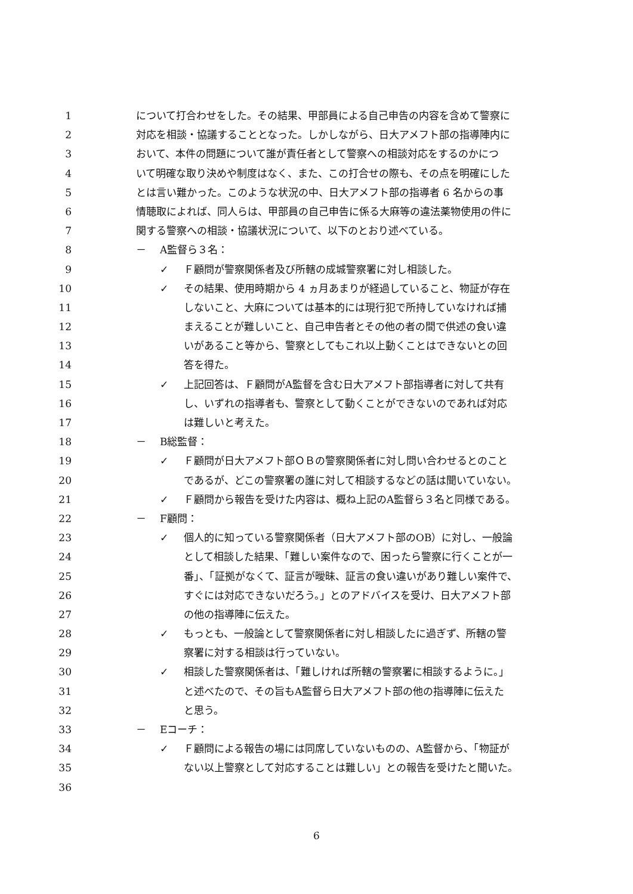1 について打合わせをした。その結果、甲部員による自己申告の内容を含めて警察に
2 対応を相談・協議することとなった。しかしながら、日大アメフト部の指導陣内に
3 おいて、本件の問題について誰が責任者として警察への相談対応をするのかにつ
4 いて明確な取り決めや制度はなく、また、この打合せの際も、その点を明確にした
5 とは言い難かった。このような状況の中、日大アメフト部の指導者 6 名からの事
6 情聴取によれば、同人らは、甲部員の自己申告に係る大麻等の違法薬物使用の件に
7 関する警察への相談・協議状況について、以下のとおり述べている。
8 － A監督ら３名：
9 ✓ Ｆ顧問が警察関係者及び所轄の成城警察署に対し相談した。
10 ✓ その結果、使用時期から 4 ヵ月あまりが経過していること、物証が存在
11 しないこと、大麻については基本的には現行犯で所持していなければ捕
12 まえることが難しいこと、自己申告者とその他の者の間で供述の食い違
13 いがあること等から、警察としてもこれ以上動くことはできないとの回
14 答を得た。
15 ✓ 上記回答は、Ｆ顧問がA監督を含む日大アメフト部指導者に対して共有
16 し、いずれの指導者も、警察として動くことができないのであれば対応
17 は難しいと考えた。
18 － B総監督：
19 ✓ Ｆ顧問が日大アメフト部ＯＢの警察関係者に対し問い合わせるとのこと
20 であるが、どこの警察署の誰に対して相談するなどの話は聞いていない。
21 ✓ Ｆ顧問から報告を受けた内容は、概ね上記のA監督ら３名と同様である。
22 － F顧問：
23 ✓ 個人的に知っている警察関係者（日大アメフト部のOB）に対し、一般論
24 として相談した結果、「難しい案件なので、困ったら警察に行くことが一
25 番」、「証拠がなくて、証言が曖昧、証言の食い違いがあり難しい案件で、
26 すぐには対応できないだろう。」とのアドバイスを受け、日大アメフト部
27 の他の指導陣に伝えた。
28 ✓ もっとも、一般論として警察関係者に対し相談したに過ぎず、所轄の警
29 察署に対する相談は行っていない。
30 ✓ 相談した警察関係者は、「難しければ所轄の警察署に相談するように。」
31 と述べたので、その旨もA監督ら日大アメフト部の他の指導陣に伝えた
32 と思う。
33 － Eコーチ：
34 ✓ Ｆ顧問による報告の場には同席していないものの、A監督から、「物証が
35 ない以上警察として対応することは難しい」との報告を受けたと聞いた。
36
6